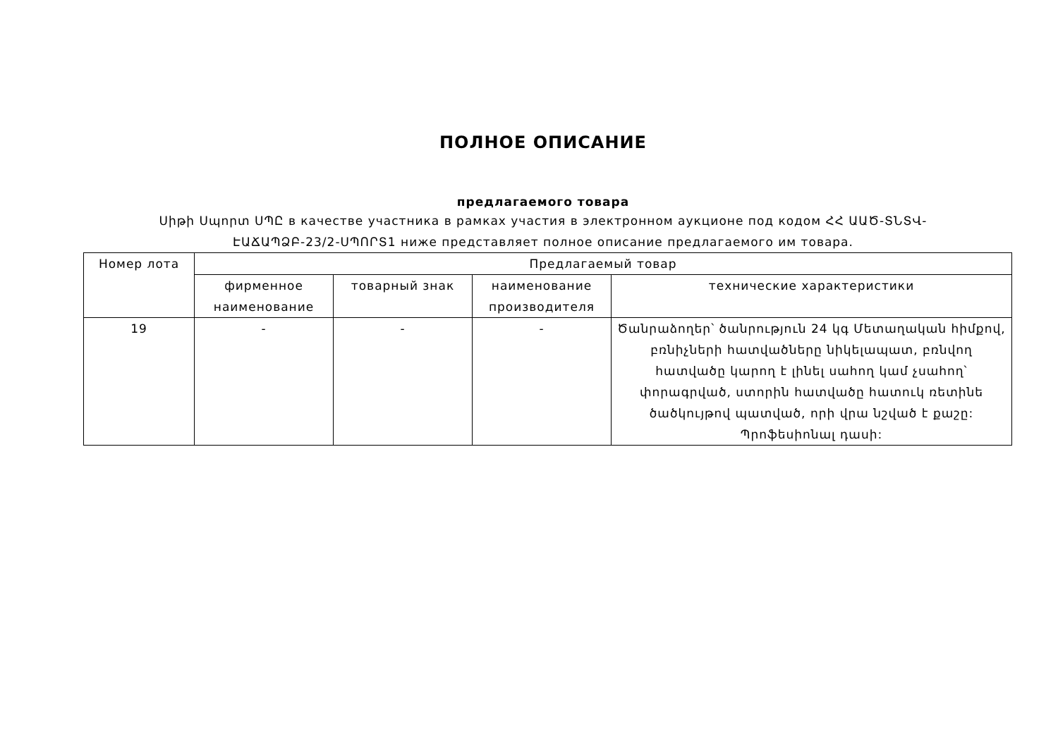ПОЛНОЕ ОПИСАНИЕ
предлагаемого товара
Սիթի Սպորտ ՍՊԸ в качестве участника в рамках участия в электронном аукционе под кодом ՀՀ ԱԱԾ-ՏՆՏՎ-ԷԱՃԱՊՁԲ-23/2-ՍՊՈՐՏ1 ниже представляет полное описание предлагаемого им товара.
| Номер лота | Предлагаемый товар | | | |
| --- | --- | --- | --- | --- |
| | фирменное наименование | товарный знак | наименование производителя | технические характеристики |
| 19 | - | - | - | Ծանրաձողեր՝ ծանրություն 24 կգ Մետաղական հիմքով, բռնիչների հատվածները նիկելապատ, բռնվող հատվածը կարող է լինել սահող կամ չսահող՝ փորագրված, ստորին հատվածը հատուկ ռետինե ծածկույթով պատված, որի վրա նշված է քաշը: Պրոֆեսիոնալ դասի: |